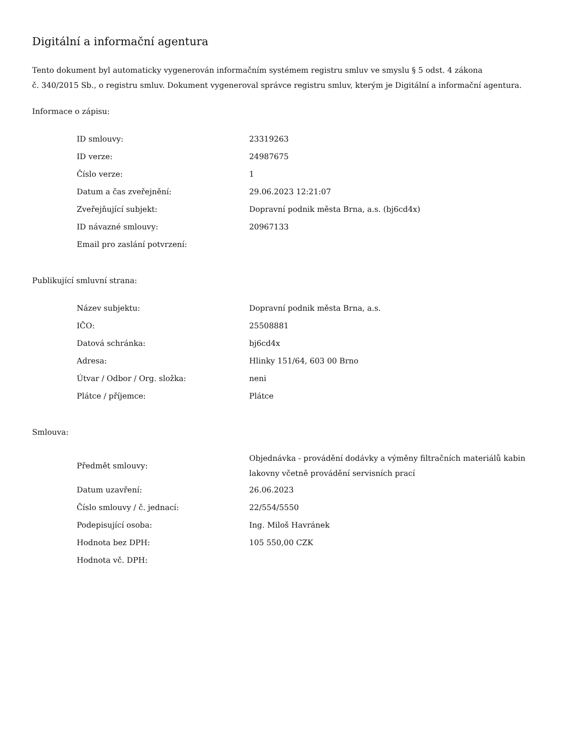Digitální a informační agentura
Tento dokument byl automaticky vygenerován informačním systémem registru smluv ve smyslu § 5 odst. 4 zákona
č. 340/2015 Sb., o registru smluv. Dokument vygeneroval správce registru smluv, kterým je Digitální a informační agentura.
Informace o zápisu:
| ID smlouvy: | 23319263 |
| ID verze: | 24987675 |
| Číslo verze: | 1 |
| Datum a čas zveřejnění: | 29.06.2023 12:21:07 |
| Zveřejňující subjekt: | Dopravní podnik města Brna, a.s. (bj6cd4x) |
| ID návazné smlouvy: | 20967133 |
| Email pro zaslání potvrzení: | |
Publikující smluvní strana:
| Název subjektu: | Dopravní podnik města Brna, a.s. |
| IČO: | 25508881 |
| Datová schránka: | bj6cd4x |
| Adresa: | Hlinky 151/64, 603 00 Brno |
| Útvar / Odbor / Org. složka: | neni |
| Plátce / příjemce: | Plátce |
Smlouva:
| Předmět smlouvy: | Objednávka - provádění dodávky a výměny filtračních materiálů kabin lakovny včetně provádění servisních prací |
| Datum uzavření: | 26.06.2023 |
| Číslo smlouvy / č. jednací: | 22/554/5550 |
| Podepisující osoba: | Ing. Miloš Havránek |
| Hodnota bez DPH: | 105 550,00 CZK |
| Hodnota vč. DPH: | |